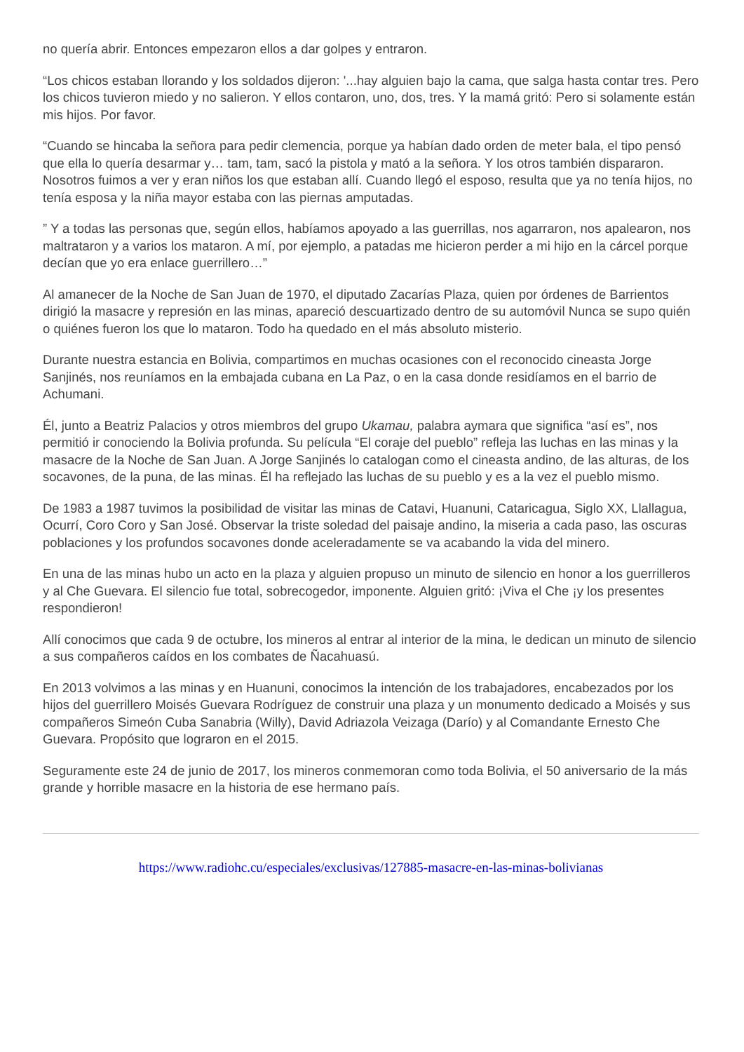no quería abrir. Entonces empezaron ellos a dar golpes y entraron.
“Los chicos estaban llorando y los soldados dijeron: '...hay alguien bajo la cama, que salga hasta contar tres. Pero los chicos tuvieron miedo y no salieron. Y ellos contaron, uno, dos, tres. Y la mamá gritó: Pero si solamente están mis hijos. Por favor.
“Cuando se hincaba la señora para pedir clemencia, porque ya habían dado orden de meter bala, el tipo pensó que ella lo quería desarmar y… tam, tam, sacó la pistola y mató a la señora. Y los otros también dispararon. Nosotros fuimos a ver y eran niños los que estaban allí. Cuando llegó el esposo, resulta que ya no tenía hijos, no tenía esposa y la niña mayor estaba con las piernas amputadas.
” Y a todas las personas que, según ellos, habíamos apoyado a las guerrillas, nos agarraron, nos apalearon, nos maltrataron y a varios los mataron. A mí, por ejemplo, a patadas me hicieron perder a mi hijo en la cárcel porque decían que yo era enlace guerrillero…”
Al amanecer de la Noche de San Juan de 1970, el diputado Zacarías Plaza, quien por órdenes de Barrientos dirigió la masacre y represión en las minas, apareció descuartizado dentro de su automóvil Nunca se supo quién o quiénes fueron los que lo mataron. Todo ha quedado en el más absoluto misterio.
Durante nuestra estancia en Bolivia, compartimos en muchas ocasiones con el reconocido cineasta Jorge Sanjinés, nos reuníamos en la embajada cubana en La Paz, o en la casa donde residíamos en el barrio de Achumani.
Él, junto a Beatriz Palacios y otros miembros del grupo Ukamau, palabra aymara que significa “así es”, nos permitió ir conociendo la Bolivia profunda. Su película “El coraje del pueblo” refleja las luchas en las minas y la masacre de la Noche de San Juan. A Jorge Sanjinés lo catalogan como el cineasta andino, de las alturas, de los socavones, de la puna, de las minas. Él ha reflejado las luchas de su pueblo y es a la vez el pueblo mismo.
De 1983 a 1987 tuvimos la posibilidad de visitar las minas de Catavi, Huanuni, Cataricagua, Siglo XX, Llallagua, Ocurrí, Coro Coro y San José. Observar la triste soledad del paisaje andino, la miseria a cada paso, las oscuras poblaciones y los profundos socavones donde aceleradamente se va acabando la vida del minero.
En una de las minas hubo un acto en la plaza y alguien propuso un minuto de silencio en honor a los guerrilleros y al Che Guevara. El silencio fue total, sobrecogedor, imponente. Alguien gritó: ¡Viva el Che ¡y los presentes respondieron!
Allí conocimos que cada 9 de octubre, los mineros al entrar al interior de la mina, le dedican un minuto de silencio a sus compañeros caídos en los combates de Ñacahuasú.
En 2013 volvimos a las minas y en Huanuni, conocimos la intención de los trabajadores, encabezados por los hijos del guerrillero Moisés Guevara Rodríguez de construir una plaza y un monumento dedicado a Moisés y sus compañeros Simeón Cuba Sanabria (Willy), David Adriazola Veizaga (Darío) y al Comandante Ernesto Che Guevara. Propósito que lograron en el 2015.
Seguramente este 24 de junio de 2017, los mineros conmemoran como toda Bolivia, el 50 aniversario de la más grande y horrible masacre en la historia de ese hermano país.
https://www.radiohc.cu/especiales/exclusivas/127885-masacre-en-las-minas-bolivianas